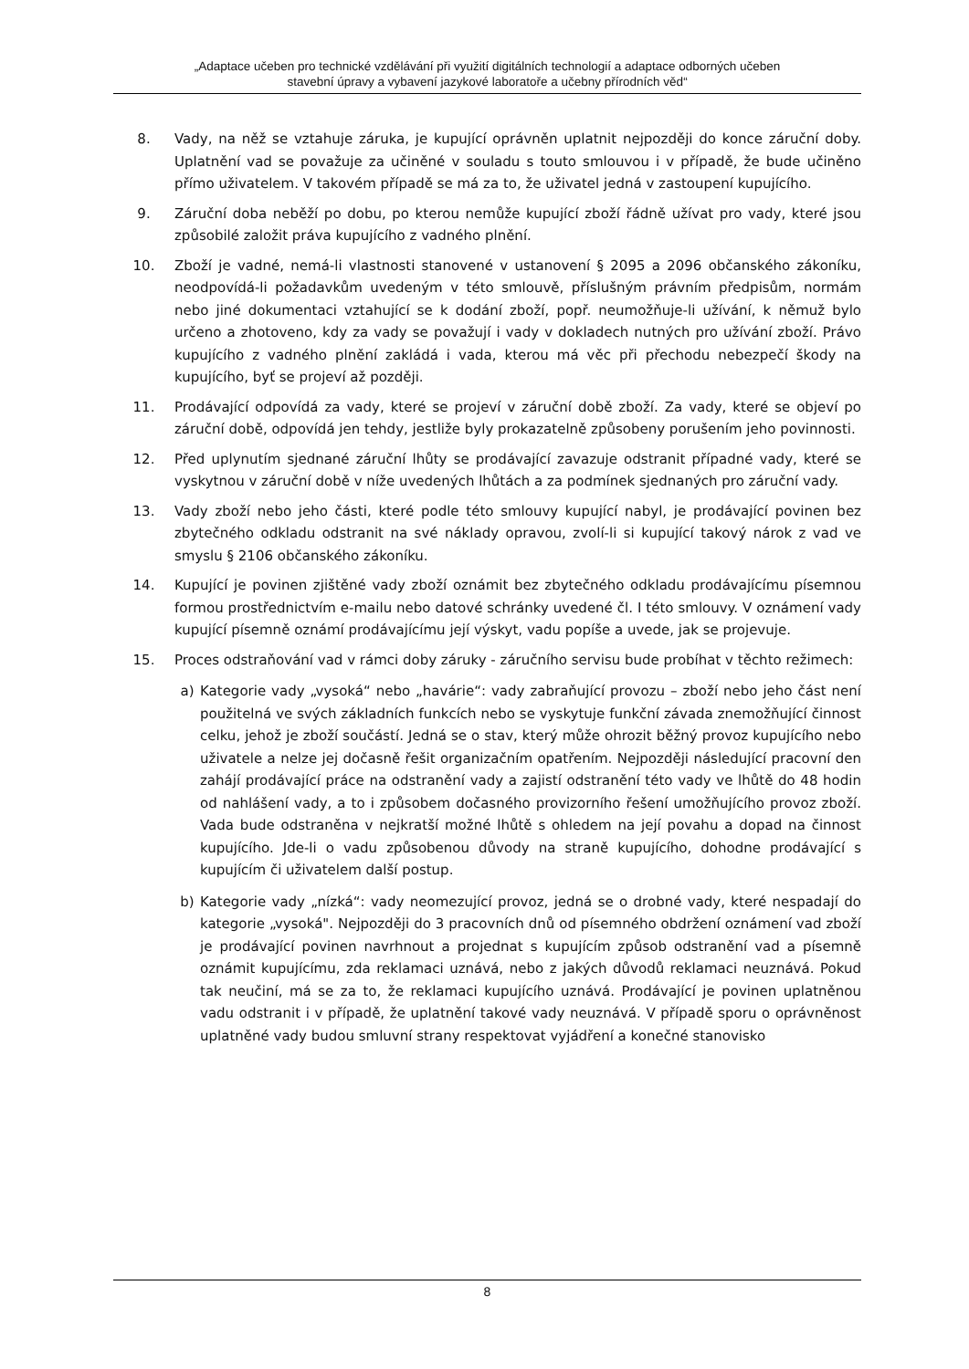„Adaptace učeben pro technické vzdělávání při využití digitálních technologií a adaptace odborných učeben
stavební úpravy a vybavení jazykové laboratoře a učebny přírodních věd“
8. Vady, na něž se vztahuje záruka, je kupující oprávněn uplatnit nejpozději do konce záruční doby. Uplatnění vad se považuje za učiněné v souladu s touto smlouvou i v případě, že bude učiněno přímo uživatelem. V takovém případě se má za to, že uživatel jedná v zastoupení kupujícího.
9. Záruční doba neběží po dobu, po kterou nemůže kupující zboží řádně užívat pro vady, které jsou způsobilé založit práva kupujícího z vadného plnění.
10. Zboží je vadné, nemá-li vlastnosti stanovené v ustanovení § 2095 a 2096 občanského zákoníku, neodpovídá-li požadavkům uvedeným v této smlouvě, příslušným právním předpisům, normám nebo jiné dokumentaci vztahující se k dodání zboží, popř. neumožňuje-li užívání, k němuž bylo určeno a zhotoveno, kdy za vady se považují i vady v dokladech nutných pro užívání zboží. Právo kupujícího z vadného plnění zakládá i vada, kterou má věc při přechodu nebezpečí škody na kupujícího, byť se projeví až později.
11. Prodávající odpovídá za vady, které se projeví v záruční době zboží. Za vady, které se objeví po záruční době, odpovídá jen tehdy, jestliže byly prokazatelně způsobeny porušením jeho povinnosti.
12. Před uplynutím sjednané záruční lhůty se prodávající zavazuje odstranit případné vady, které se vyskytnou v záruční době v níže uvedených lhůtách a za podmínek sjednaných pro záruční vady.
13. Vady zboží nebo jeho části, které podle této smlouvy kupující nabyl, je prodávající povinen bez zbytečného odkladu odstranit na své náklady opravou, zvolí-li si kupující takový nárok z vad ve smyslu § 2106 občanského zákoníku.
14. Kupující je povinen zjištěné vady zboží oznámit bez zbytečného odkladu prodávajícímu písemnou formou prostřednictvím e-mailu nebo datové schránky uvedené čl. I této smlouvy. V oznámení vady kupující písemně oznámí prodávajícímu její výskyt, vadu popíše a uvede, jak se projevuje.
15. Proces odstraňování vad v rámci doby záruky - záručního servisu bude probíhat v těchto režimech:
a) Kategorie vady „vysoká“ nebo „havárie“: vady zabraňující provozu – zboží nebo jeho část není použitelná ve svých základních funkcích nebo se vyskytuje funkční závada znemožňující činnost celku, jehož je zboží součástí. Jedná se o stav, který může ohrozit běžný provoz kupujícího nebo uživatele a nelze jej dočasně řešit organizačním opatřením. Nejpozději následující pracovní den zahájí prodávající práce na odstranění vady a zajistí odstranění této vady ve lhůtě do 48 hodin od nahlášení vady, a to i způsobem dočasného provizorního řešení umožňujícího provoz zboží. Vada bude odstraněna v nejkratší možné lhůtě s ohledem na její povahu a dopad na činnost kupujícího. Jde-li o vadu způsobenou důvody na straně kupujícího, dohodne prodávající s kupujícím či uživatelem další postup.
b) Kategorie vady „nízká“: vady neomezující provoz, jedná se o drobné vady, které nespadají do kategorie „vysoká". Nejpozději do 3 pracovních dnů od písemného obdržení oznámení vad zboží je prodávající povinen navrhnout a projednat s kupujícím způsob odstranění vad a písemně oznámit kupujícímu, zda reklamaci uznává, nebo z jakých důvodů reklamaci neuznává. Pokud tak neučiní, má se za to, že reklamaci kupujícího uznává. Prodávající je povinen uplatněnou vadu odstranit i v případě, že uplatnění takové vady neuznává. V případě sporu o oprávněnost uplatněné vady budou smluvní strany respektovat vyjádření a konečné stanovisko
8